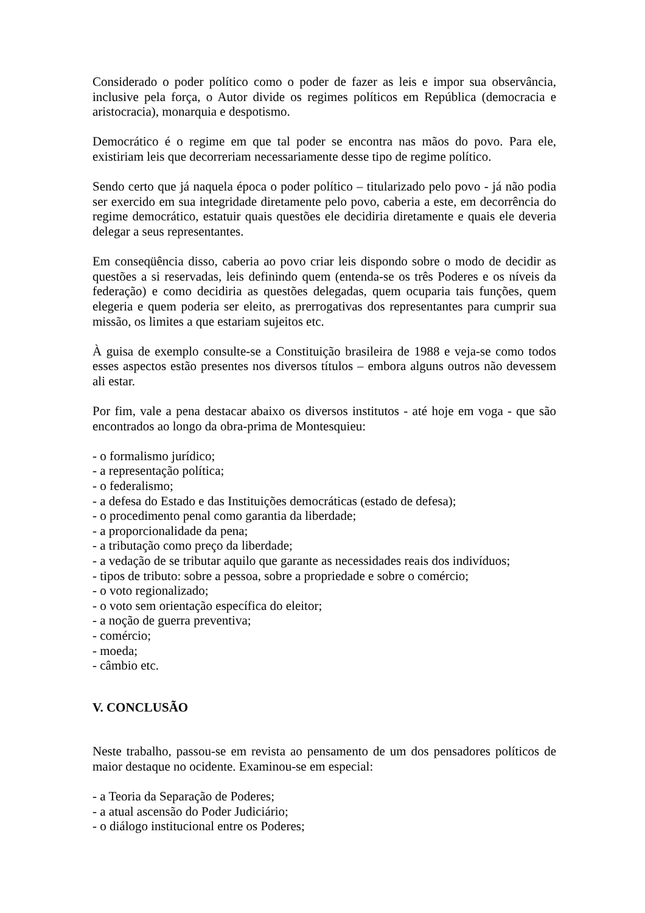Considerado o poder político como o poder de fazer as leis e impor sua observância, inclusive pela força, o Autor divide os regimes políticos em República (democracia e aristocracia), monarquia e despotismo.
Democrático é o regime em que tal poder se encontra nas mãos do povo. Para ele, existiriam leis que decorreriam necessariamente desse tipo de regime político.
Sendo certo que já naquela época o poder político – titularizado pelo povo - já não podia ser exercido em sua integridade diretamente pelo povo, caberia a este, em decorrência do regime democrático, estatuir quais questões ele decidiria diretamente e quais ele deveria delegar a seus representantes.
Em conseqüência disso, caberia ao povo criar leis dispondo sobre o modo de decidir as questões a si reservadas, leis definindo quem (entenda-se os três Poderes e os níveis da federação) e como decidiria as questões delegadas, quem ocuparia tais funções, quem elegeria e quem poderia ser eleito, as prerrogativas dos representantes para cumprir sua missão, os limites a que estariam sujeitos etc.
À guisa de exemplo consulte-se a Constituição brasileira de 1988 e veja-se como todos esses aspectos estão presentes nos diversos títulos – embora alguns outros não devessem ali estar.
Por fim, vale a pena destacar abaixo os diversos institutos - até hoje em voga - que são encontrados ao longo da obra-prima de Montesquieu:
- o formalismo jurídico;
- a representação política;
- o federalismo;
- a defesa do Estado e das Instituições democráticas (estado de defesa);
- o procedimento penal como garantia da liberdade;
- a proporcionalidade da pena;
- a tributação como preço da liberdade;
- a vedação de se tributar aquilo que garante as necessidades reais dos indivíduos;
- tipos de tributo: sobre a pessoa, sobre a propriedade e sobre o comércio;
- o voto regionalizado;
- o voto sem orientação específica do eleitor;
- a noção de guerra preventiva;
- comércio;
- moeda;
- câmbio etc.
V. CONCLUSÃO
Neste trabalho, passou-se em revista ao pensamento de um dos pensadores políticos de maior destaque no ocidente. Examinou-se em especial:
- a Teoria da Separação de Poderes;
- a atual ascensão do Poder Judiciário;
- o diálogo institucional entre os Poderes;